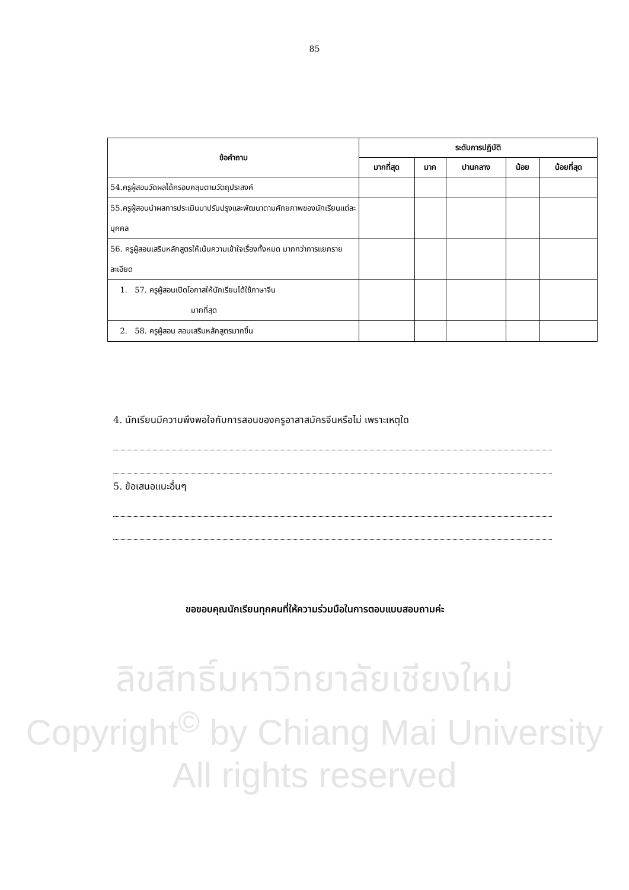85
| ข้อคำถาม | ระดับการปฏิบัติ | | | | |
| --- | --- | --- | --- | --- | --- |
| | มากที่สุด | มาก | ปานกลาง | น้อย | น้อยที่สุด |
| 54.ครูผู้สอนวัดผลได้ครอบคลุมตามวัตถุประสงค์ | | | | | |
| 55.ครูผู้สอนนำผลการประเมินมาปรับปรุงและพัฒนาตามศักยภาพของนักเรียนแต่ละบุคคล | | | | | |
| 56. ครูผู้สอนเสริมหลักสูตรให้เน้นความเข้าใจเรื่องทั้งหมด มากกว่าการแยกรายละเอียด | | | | | |
| 1. 57. ครูผู้สอนเปิดโอกาสให้นักเรียนได้ใช้ภาษาจีน มากที่สุด | | | | | |
| 2. 58. ครูผู้สอน สอนเสริมหลักสูตรมากขึ้น | | | | | |
4. นักเรียนมีความพึงพอใจกับการสอนของครูอาสาสมัครจีนหรือไม่ เพราะเหตุใด
5. ข้อเสนอแนะอื่นๆ
ขอขอบคุณนักเรียนทุกคนที่ให้ความร่วมมือในการตอบแบบสอบถามค่ะ
ลิขสิทธิ์มหาวิทยาลัยเชียงใหม่
Copyright<sup>©</sup> by Chiang Mai University
All rights reserved